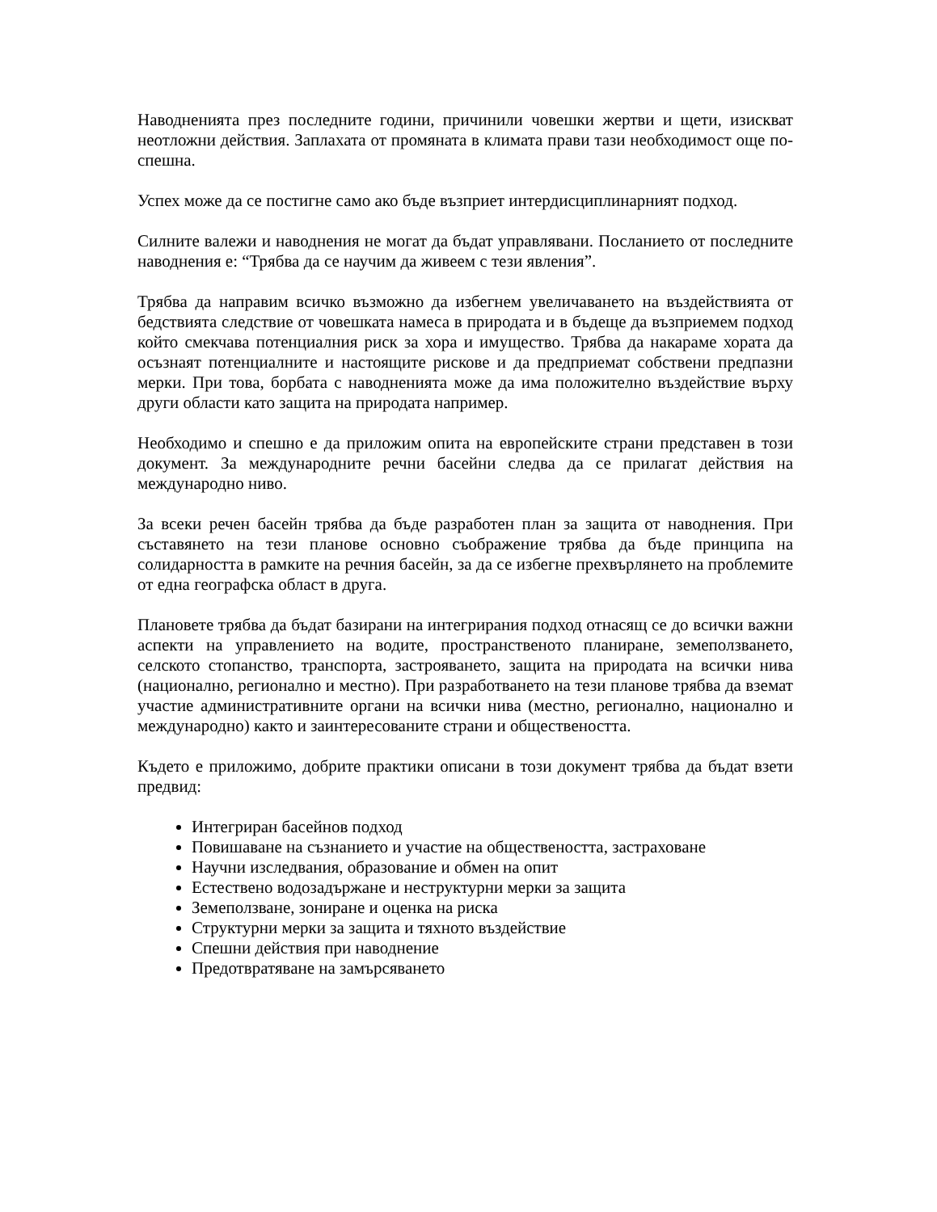Наводненията през последните години, причинили човешки жертви и щети, изискват неотложни действия. Заплахата от промяната в климата прави тази необходимост още по-спешна.
Успех може да се постигне само ако бъде възприет интердисциплинарният подход.
Силните валежи и наводнения не могат да бъдат управлявани. Посланието от последните наводнения е: “Трябва да се научим да живеем с тези явления”.
Трябва да направим всичко възможно да избегнем увеличаването на въздействията от бедствията следствие от човешката намеса в природата и в бъдеще да възприемем подход който смекчава потенциалния риск за хора и имущество. Трябва да накараме хората да осъзнаят потенциалните и настоящите рискове и да предприемат собствени предпазни мерки. При това, борбата с наводненията може да има положително въздействие върху други области като защита на природата например.
Необходимо и спешно е да приложим опита на европейските страни представен в този документ. За международните речни басейни следва да се прилагат действия на международно ниво.
За всеки речен басейн трябва да бъде разработен план за защита от наводнения. При съставянето на тези планове основно съображение трябва да бъде принципа на солидарността в рамките на речния басейн, за да се избегне прехвърлянето на проблемите от една географска област в друга.
Плановете трябва да бъдат базирани на интегрирания подход отнасящ се до всички важни аспекти на управлението на водите, пространственото планиране, земеползването, селското стопанство, транспорта, застрояването, защита на природата на всички нива (национално, регионално и местно). При разработването на тези планове трябва да вземат участие административните органи на всички нива (местно, регионално, национално и международно) както и заинтересованите страни и обществеността.
Където е приложимо, добрите практики описани в този документ трябва да бъдат взети предвид:
Интегриран басейнов подход
Повишаване на съзнанието и участие на обществеността, застраховане
Научни изследвания, образование и обмен на опит
Естествено водозадържане и неструктурни мерки за защита
Земеползване, зониране и оценка на риска
Структурни мерки за защита и тяхното въздействие
Спешни действия при наводнение
Предотвратяване на замърсяването